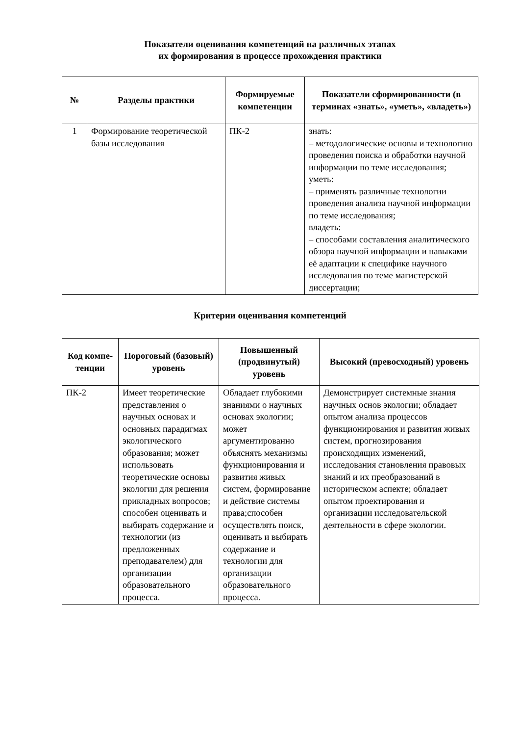Показатели оценивания компетенций на различных этапах
их формирования в процессе прохождения практики
| № | Разделы практики | Формируемые компетенции | Показатели сформированности (в терминах «знать», «уметь», «владеть») |
| --- | --- | --- | --- |
| 1 | Формирование теоретической базы исследования | ПК-2 | знать: – методологические основы и технологию проведения поиска и обработки научной информации по теме исследования; уметь: – применять различные технологии проведения анализа научной информации по теме исследования; владеть: – способами составления аналитического обзора научной информации и навыками её адаптации к специфике научного исследования по теме магистерской диссертации; |
Критерии оценивания компетенций
| Код компе- тенции | Пороговый (базовый) уровень | Повышенный (продвинутый) уровень | Высокий (превосходный) уровень |
| --- | --- | --- | --- |
| ПК-2 | Имеет теоретические представления о научных основах и основных парадигмах экологического образования; может использовать теоретические основы экологии для решения прикладных вопросов; способен оценивать и выбирать содержание и технологии (из предложенных преподавателем) для организации образовательного процесса. | Обладает глубокими знаниями о научных основах экологии; может аргументированно объяснять механизмы функционирования и развития живых систем, формирование и действие системы права;способен осуществлять поиск, оценивать и выбирать содержание и технологии для организации образовательного процесса. | Демонстрирует системные знания научных основ экологии; обладает опытом анализа процессов функционирования и развития живых систем, прогнозирования происходящих изменений, исследования становления правовых знаний и их преобразований в историческом аспекте; обладает опытом проектирования и организации исследовательской деятельности в сфере экологии. |